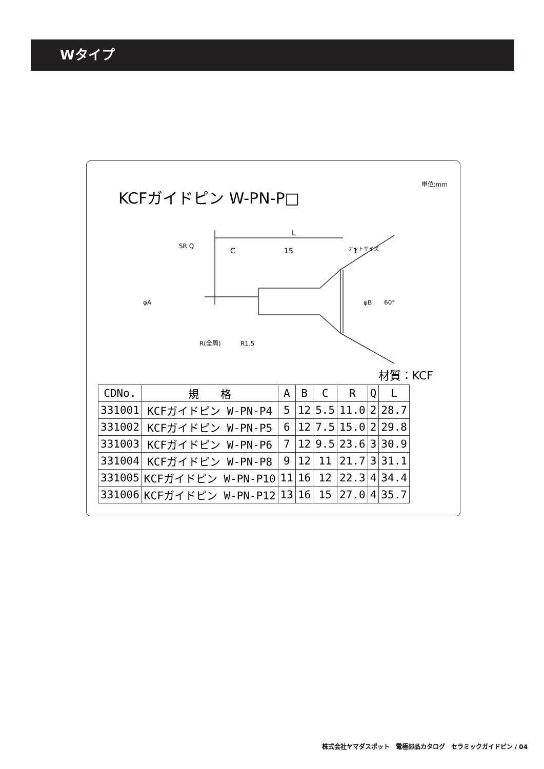Wタイプ
KCFガイドピン W-PN-P□
単位:mm
L
C
15
1
60°
φB
φA
SR Q
R(全周)
R1.5
ナットサイズ
材質：KCF
| CDNo. | 規 格 | A | B | C | R | Q | L |
| --- | --- | --- | --- | --- | --- | --- | --- |
| 331001 | KCFガイドピン W-PN-P4 | 5 | 12 | 5.5 | 11.0 | 2 | 28.7 |
| 331002 | KCFガイドピン W-PN-P5 | 6 | 12 | 7.5 | 15.0 | 2 | 29.8 |
| 331003 | KCFガイドピン W-PN-P6 | 7 | 12 | 9.5 | 23.6 | 3 | 30.9 |
| 331004 | KCFガイドピン W-PN-P8 | 9 | 12 | 11 | 21.7 | 3 | 31.1 |
| 331005 | KCFガイドピン W-PN-P10 | 11 | 16 | 12 | 22.3 | 4 | 34.4 |
| 331006 | KCFガイドピン W-PN-P12 | 13 | 16 | 15 | 27.0 | 4 | 35.7 |
株式会社ヤマダスポット　電極部品カタログ　セラミックガイドピン / 04